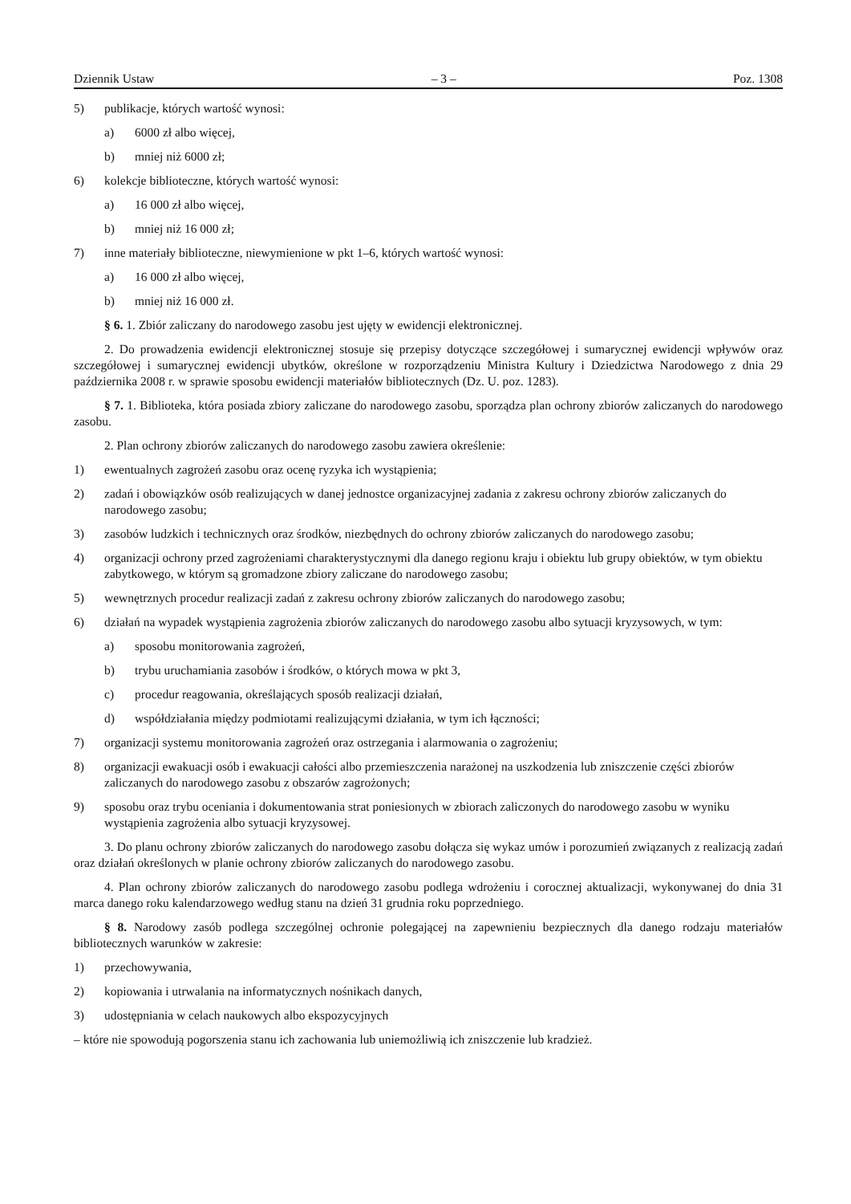Dziennik Ustaw – 3 – Poz. 1308
5) publikacje, których wartość wynosi:
a) 6000 zł albo więcej,
b) mniej niż 6000 zł;
6) kolekcje biblioteczne, których wartość wynosi:
a) 16 000 zł albo więcej,
b) mniej niż 16 000 zł;
7) inne materiały biblioteczne, niewymienione w pkt 1–6, których wartość wynosi:
a) 16 000 zł albo więcej,
b) mniej niż 16 000 zł.
§ 6. 1. Zbiór zaliczany do narodowego zasobu jest ujęty w ewidencji elektronicznej.
2. Do prowadzenia ewidencji elektronicznej stosuje się przepisy dotyczące szczegółowej i sumarycznej ewidencji wpływów oraz szczegółowej i sumarycznej ewidencji ubytków, określone w rozporządzeniu Ministra Kultury i Dziedzictwa Narodowego z dnia 29 października 2008 r. w sprawie sposobu ewidencji materiałów bibliotecznych (Dz. U. poz. 1283).
§ 7. 1. Biblioteka, która posiada zbiory zaliczane do narodowego zasobu, sporządza plan ochrony zbiorów zaliczanych do narodowego zasobu.
2. Plan ochrony zbiorów zaliczanych do narodowego zasobu zawiera określenie:
1) ewentualnych zagrożeń zasobu oraz ocenę ryzyka ich wystąpienia;
2) zadań i obowiązków osób realizujących w danej jednostce organizacyjnej zadania z zakresu ochrony zbiorów zaliczanych do narodowego zasobu;
3) zasobów ludzkich i technicznych oraz środków, niezbędnych do ochrony zbiorów zaliczanych do narodowego zasobu;
4) organizacji ochrony przed zagrożeniami charakterystycznymi dla danego regionu kraju i obiektu lub grupy obiektów, w tym obiektu zabytkowego, w którym są gromadzone zbiory zaliczane do narodowego zasobu;
5) wewnętrznych procedur realizacji zadań z zakresu ochrony zbiorów zaliczanych do narodowego zasobu;
6) działań na wypadek wystąpienia zagrożenia zbiorów zaliczanych do narodowego zasobu albo sytuacji kryzysowych, w tym:
a) sposobu monitorowania zagrożeń,
b) trybu uruchamiania zasobów i środków, o których mowa w pkt 3,
c) procedur reagowania, określających sposób realizacji działań,
d) współdziałania między podmiotami realizującymi działania, w tym ich łączności;
7) organizacji systemu monitorowania zagrożeń oraz ostrzegania i alarmowania o zagrożeniu;
8) organizacji ewakuacji osób i ewakuacji całości albo przemieszczenia narażonej na uszkodzenia lub zniszczenie części zbiorów zaliczanych do narodowego zasobu z obszarów zagrożonych;
9) sposobu oraz trybu oceniania i dokumentowania strat poniesionych w zbiorach zaliczonych do narodowego zasobu w wyniku wystąpienia zagrożenia albo sytuacji kryzysowej.
3. Do planu ochrony zbiorów zaliczanych do narodowego zasobu dołącza się wykaz umów i porozumień związanych z realizacją zadań oraz działań określonych w planie ochrony zbiorów zaliczanych do narodowego zasobu.
4. Plan ochrony zbiorów zaliczanych do narodowego zasobu podlega wdrożeniu i corocznej aktualizacji, wykonywanej do dnia 31 marca danego roku kalendarzowego według stanu na dzień 31 grudnia roku poprzedniego.
§ 8. Narodowy zasób podlega szczególnej ochronie polegającej na zapewnieniu bezpiecznych dla danego rodzaju materiałów bibliotecznych warunków w zakresie:
1) przechowywania,
2) kopiowania i utrwalania na informatycznych nośnikach danych,
3) udostępniania w celach naukowych albo ekspozycyjnych
– które nie spowodują pogorszenia stanu ich zachowania lub uniemożliwią ich zniszczenie lub kradzież.